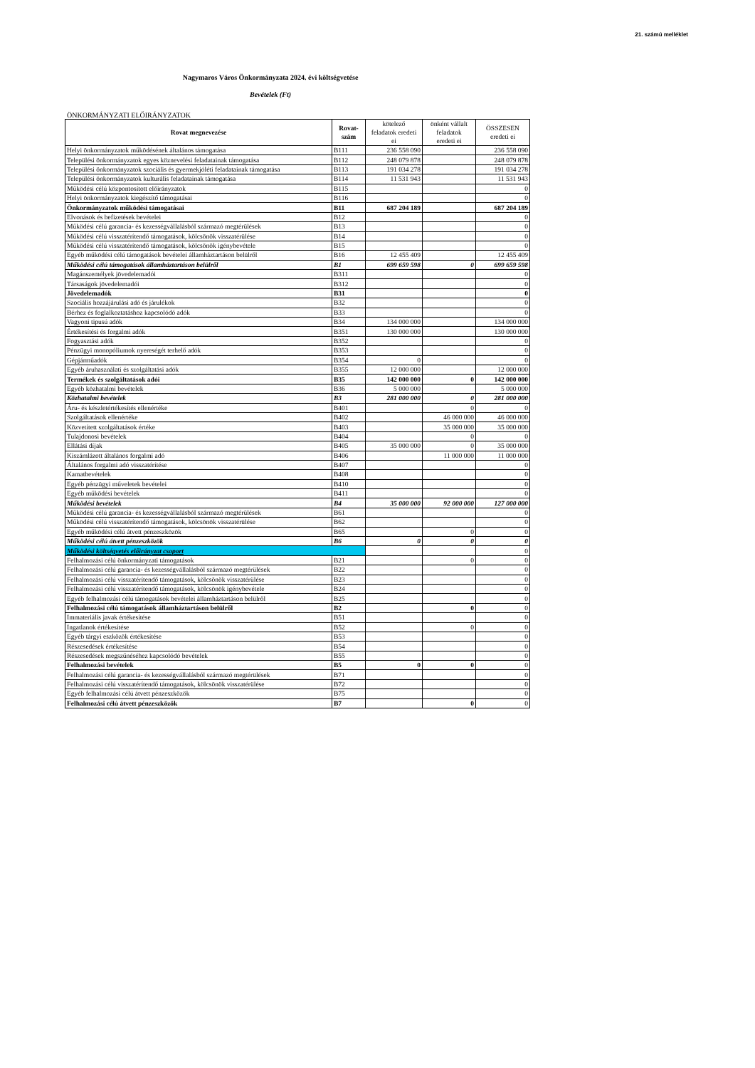21. számú melléklet
Nagymaros Város Önkormányzata 2024. évi költségvetése
Bevételek (Ft)
ÖNKORMÁNYZATI ELŐIRÁNYZATOK
| Rovat megnevezése | Rovat- szám | kötelező feladatok eredeti ei | önként vállalt feladatok eredeti ei | ÖSSZESEN eredeti ei |
| --- | --- | --- | --- | --- |
| Helyi önkormányzatok működésének általános támogatása | B111 | 236 558 090 | | 236 558 090 |
| Települési önkormányzatok egyes köznevelési feladatainak támogatása | B112 | 248 079 878 | | 248 079 878 |
| Települési önkormányzatok szociális és gyermekjóléti feladatainak támogatása | B113 | 191 034 278 | | 191 034 278 |
| Települési önkormányzatok kulturális feladatainak támogatása | B114 | 11 531 943 | | 11 531 943 |
| Működési célú központosított előirányzatok | B115 | | | 0 |
| Helyi önkormányzatok kiegészítő támogatásai | B116 | | | 0 |
| Önkormányzatok működési támogatásai | B11 | 687 204 189 | | 687 204 189 |
| Elvonások és befizetések bevételei | B12 | | | 0 |
| Működési célú garancia- és kezességvállalásból származó megtérülések | B13 | | | 0 |
| Működési célú visszatérítendő támogatások, kölcsönök visszatérülése | B14 | | | 0 |
| Működési célú visszatérítendő támogatások, kölcsönök igénybevétele | B15 | | | 0 |
| Egyéb működési célú támogatások bevételei államháztartáson belülről | B16 | 12 455 409 | | 12 455 409 |
| Működési célú támogatások államháztartáson belülről | B1 | 699 659 598 | 0 | 699 659 598 |
| Magánszemélyek jövedelemadói | B311 | | | 0 |
| Társaságok jövedelemadói | B312 | | | 0 |
| Jövedelemadók | B31 | | | 0 |
| Szociális hozzájárulási adó és járulékok | B32 | | | 0 |
| Bérhez és foglalkoztatáshoz kapcsolódó adók | B33 | | | 0 |
| Vagyoni tipusú adók | B34 | 134 000 000 | | 134 000 000 |
| Értékesítési és forgalmi adók | B351 | 130 000 000 | | 130 000 000 |
| Fogyasztási adók | B352 | | | 0 |
| Pénzügyi monopóliumok nyereségét terhelő adók | B353 | | | 0 |
| Gépjárműadók | B354 | 0 | | 0 |
| Egyéb áruhasználati és szolgáltatási adók | B355 | 12 000 000 | | 12 000 000 |
| Termékek és szolgáltatások adói | B35 | 142 000 000 | 0 | 142 000 000 |
| Egyéb közhatalmi bevételek | B36 | 5 000 000 | | 5 000 000 |
| Közhatalmi bevételek | B3 | 281 000 000 | 0 | 281 000 000 |
| Áru- és készletértékesítés ellenértéke | B401 | | 0 | 0 |
| Szolgáltatások ellenértéke | B402 | | 46 000 000 | 46 000 000 |
| Közvetített szolgáltatások értéke | B403 | | 35 000 000 | 35 000 000 |
| Tulajdonosi bevételek | B404 | | 0 | 0 |
| Ellátási díjak | B405 | 35 000 000 | 0 | 35 000 000 |
| Kiszámlázott általános forgalmi adó | B406 | | 11 000 000 | 11 000 000 |
| Általános forgalmi adó visszatérítése | B407 | | | 0 |
| Kamatbevételek | B408 | | | 0 |
| Egyéb pénzügyi műveletek bevételei | B410 | | | 0 |
| Egyéb működési bevételek | B411 | | | 0 |
| Működési bevételek | B4 | 35 000 000 | 92 000 000 | 127 000 000 |
| Működési célú garancia- és kezességvállalásból származó megtérülések | B61 | | | 0 |
| Működési célú visszatérítendő támogatások, kölcsönök visszatérülése | B62 | | | 0 |
| Egyéb működési célú átvett pénzeszközök | B65 | | 0 | 0 |
| Működési célú átvett pénzeszközök | B6 | 0 | 0 | 0 |
| Működési költségvetés előirányzat csoport | | | | 0 |
| Felhalmozási célú önkormányzati támogatások | B21 | | 0 | 0 |
| Felhalmozási célú garancia- és kezességvállalásból származó megtérülések | B22 | | | 0 |
| Felhalmozási célú visszatérítendő támogatások, kölcsönök visszatérülése | B23 | | | 0 |
| Felhalmozási célú visszatérítendő támogatások, kölcsönök igénybevétele | B24 | | | 0 |
| Egyéb felhalmozási célú támogatások bevételei államháztartáson belülről | B25 | | | 0 |
| Felhalmozási célú támogatások államháztartáson belülről | B2 | | 0 | 0 |
| Immateriális javak értékesítése | B51 | | | 0 |
| Ingatlanok értékesítése | B52 | | 0 | 0 |
| Egyéb tárgyi eszközök értékesítése | B53 | | | 0 |
| Részesedések értékesítése | B54 | | | 0 |
| Részesedések megszűnéséhez kapcsolódó bevételek | B55 | | | 0 |
| Felhalmozási bevételek | B5 | 0 | 0 | 0 |
| Felhalmozási célú garancia- és kezességvállalásból származó megtérülések | B71 | | | 0 |
| Felhalmozási célú visszatérítendő támogatások, kölcsönök visszatérülése | B72 | | | 0 |
| Egyéb felhalmozási célú átvett pénzeszközök | B75 | | | 0 |
| Felhalmozási célú átvett pénzeszközök | B7 | | 0 | 0 |